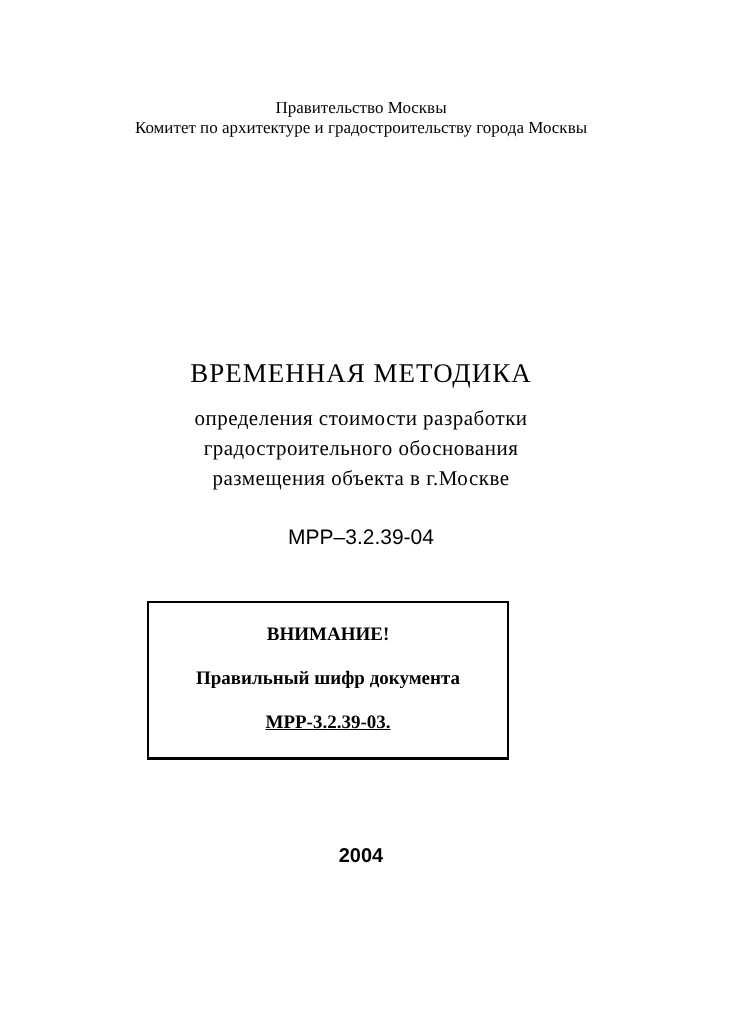Правительство Москвы
Комитет по архитектуре и градостроительству города Москвы
ВРЕМЕННАЯ МЕТОДИКА
определения стоимости разработки
градостроительного обоснования
размещения объекта в г.Москве
МРР–3.2.39-04
ВНИМАНИЕ!
Правильный шифр документа
МРР-3.2.39-03.
2004